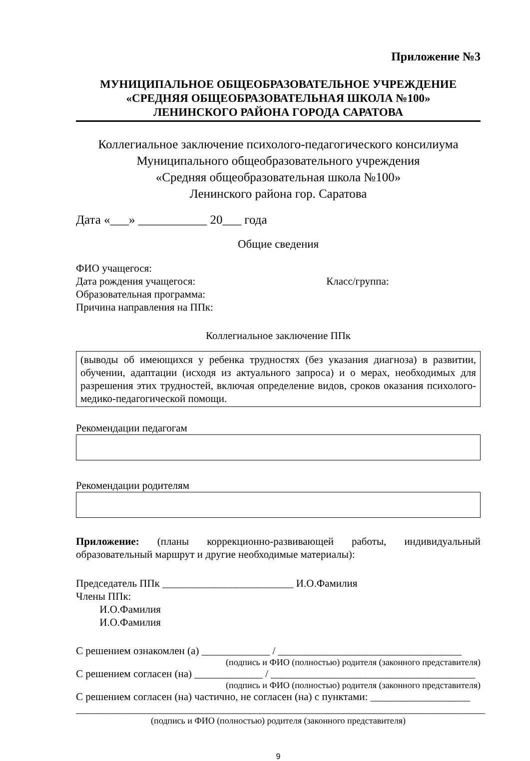Приложение №3
МУНИЦИПАЛЬНОЕ ОБЩЕОБРАЗОВАТЕЛЬНОЕ УЧРЕЖДЕНИЕ
«СРЕДНЯЯ ОБЩЕОБРАЗОВАТЕЛЬНАЯ ШКОЛА №100»
ЛЕНИНСКОГО РАЙОНА ГОРОДА САРАТОВА
Коллегиальное заключение психолого-педагогического консилиума
Муниципального общеобразовательного учреждения
«Средняя общеобразовательная школа №100»
Ленинского района гор. Саратова
Дата «___» ___________ 20___ года
Общие сведения
ФИО учащегося:
Дата рождения учащегося: Класс/группа:
Образовательная программа:
Причина направления на ППк:
Коллегиальное заключение ППк
(выводы об имеющихся у ребенка трудностях (без указания диагноза) в развитии, обучении, адаптации (исходя из актуального запроса) и о мерах, необходимых для разрешения этих трудностей, включая определение видов, сроков оказания психолого-медико-педагогической помощи.
Рекомендации педагогам
Рекомендации родителям
Приложение: (планы коррекционно-развивающей работы, индивидуальный образовательный маршрут и другие необходимые материалы):
Председатель ППк _________________________ И.О.Фамилия
Члены ППк:
И.О.Фамилия
И.О.Фамилия
С решением ознакомлен (а) _____________ / ___________________________________
(подпись и ФИО (полностью) родителя (законного представителя)
С решением согласен (на) _____________ / _______________________________________
(подпись и ФИО (полностью) родителя (законного представителя)
С решением согласен (на) частично, не согласен (на) с пунктами: ___________________
______________________________________________________________________________
(подпись и ФИО (полностью) родителя (законного представителя)
9